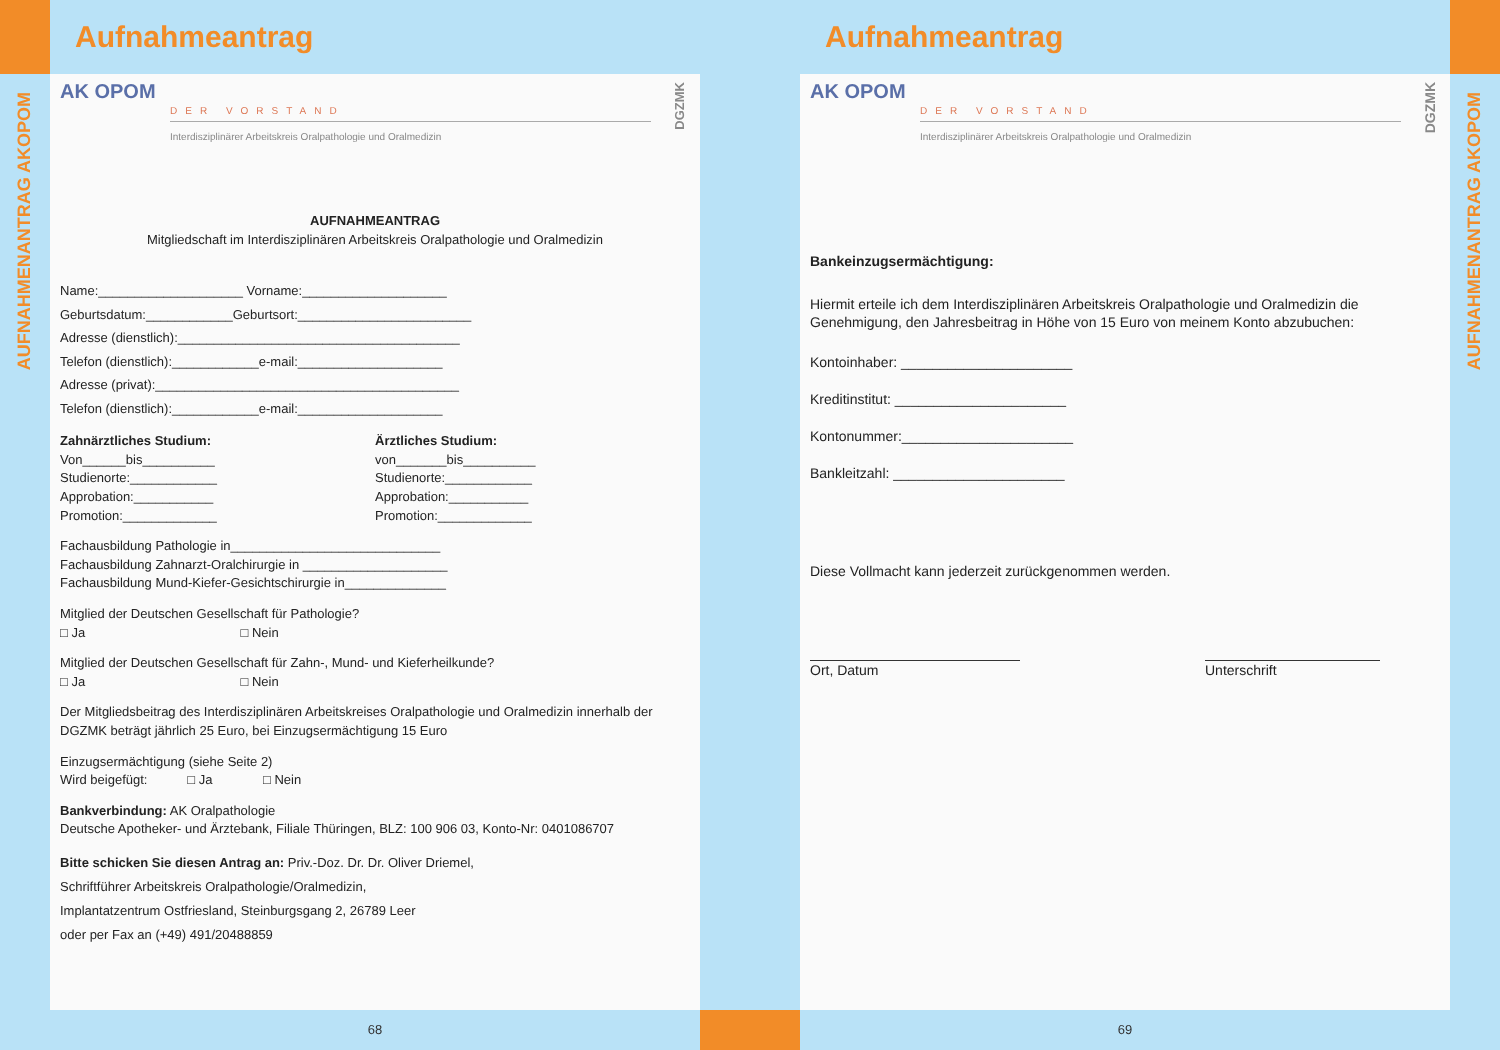AUFNAHMENANTRAG AKOPOM
Aufnahmeantrag
AK OPOM
DER VORSTAND
Interdisziplinärer Arbeitskreis Oralpathologie und Oralmedizin
DGZMK
AUFNAHMEANTRAG
Mitgliedschaft im Interdisziplinären Arbeitskreis Oralpathologie und Oralmedizin
Name:____________________ Vorname:____________________
Geburtsdatum:____________Geburtsort:________________________
Adresse (dienstlich):_______________________________________
Telefon (dienstlich):____________e-mail:____________________
Adresse (privat):__________________________________________
Telefon (dienstlich):____________e-mail:____________________
Zahnärztliches Studium:
Von______bis__________
Studienorte:____________
Approbation:___________
Promotion:_____________
Ärztliches Studium:
von_______bis__________
Studienorte:____________
Approbation:___________
Promotion:_____________
Fachausbildung Pathologie in_____________________________
Fachausbildung Zahnarzt-Oralchirurgie in ____________________
Fachausbildung Mund-Kiefer-Gesichtschirurgie in______________
Mitglied der Deutschen Gesellschaft für Pathologie?
□ Ja □ Nein
Mitglied der Deutschen Gesellschaft für Zahn-, Mund- und Kieferheilkunde?
□ Ja □ Nein
Der Mitgliedsbeitrag des Interdisziplinären Arbeitskreises Oralpathologie und Oralmedizin innerhalb der DGZMK beträgt jährlich 25 Euro, bei Einzugsermächtigung 15 Euro
Einzugsermächtigung (siehe Seite 2)
Wird beigefügt: □ Ja □ Nein
Bankverbindung: AK Oralpathologie
Deutsche Apotheker- und Ärztebank, Filiale Thüringen, BLZ: 100 906 03, Konto-Nr: 0401086707
Bitte schicken Sie diesen Antrag an: Priv.-Doz. Dr. Dr. Oliver Driemel,
Schriftführer Arbeitskreis Oralpathologie/Oralmedizin,
Implantatzentrum Ostfriesland, Steinburgsgang 2, 26789 Leer
oder per Fax an (+49) 491/20488859
68
Aufnahmeantrag
AK OPOM
DER VORSTAND
Interdisziplinärer Arbeitskreis Oralpathologie und Oralmedizin
DGZMK
Bankeinzugsermächtigung:
Hiermit erteile ich dem Interdisziplinären Arbeitskreis Oralpathologie und Oralmedizin die Genehmigung, den Jahresbeitrag in Höhe von 15 Euro von meinem Konto abzubuchen:
Kontoinhaber: ______________________
Kreditinstitut: ______________________
Kontonummer:______________________
Bankleitzahl: ______________________
Diese Vollmacht kann jederzeit zurückgenommen werden.
Ort, Datum Unterschrift
69
AUFNAHMENANTRAG AKOPOM